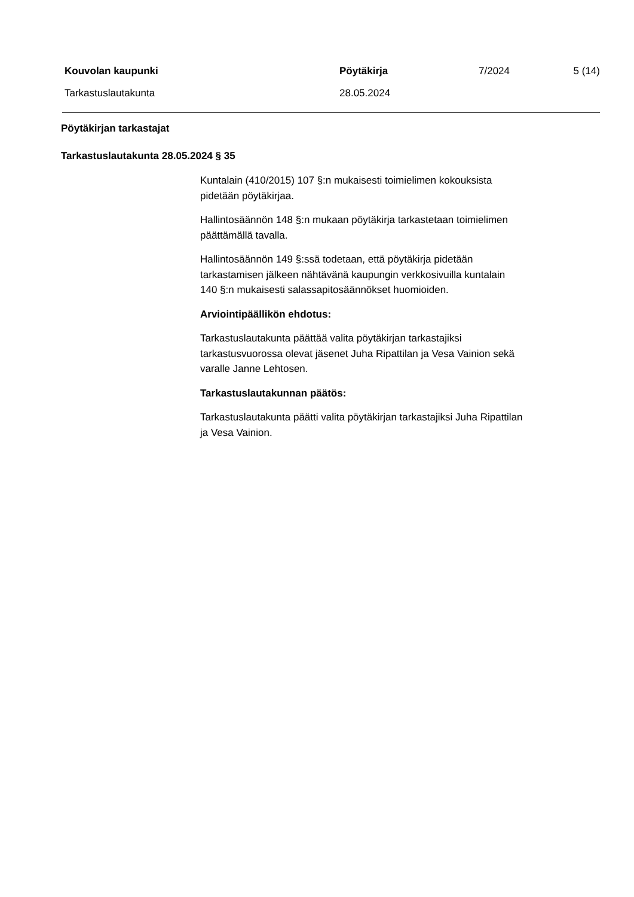Kouvolan kaupunki Pöytäkirja 7/2024 5 (14)
Tarkastuslautakunta 28.05.2024
Pöytäkirjan tarkastajat
Tarkastuslautakunta 28.05.2024 § 35
Kuntalain (410/2015) 107 §:n mukaisesti toimielimen kokouksista
pidetään pöytäkirjaa.
Hallintosäännön 148 §:n mukaan pöytäkirja tarkastetaan toimielimen
päättämällä tavalla.
Hallintosäännön 149 §:ssä todetaan, että pöytäkirja pidetään
tarkastamisen jälkeen nähtävänä kaupungin verkkosivuilla kuntalain
140 §:n mukaisesti salassapitosäännökset huomioiden.
Arviointipäällikön ehdotus:
Tarkastuslautakunta päättää valita pöytäkirjan tarkastajiksi
tarkastusvuorossa olevat jäsenet Juha Ripattilan ja Vesa Vainion sekä
varalle Janne Lehtosen.
Tarkastuslautakunnan päätös:
Tarkastuslautakunta päätti valita pöytäkirjan tarkastajiksi Juha Ripattilan
ja Vesa Vainion.